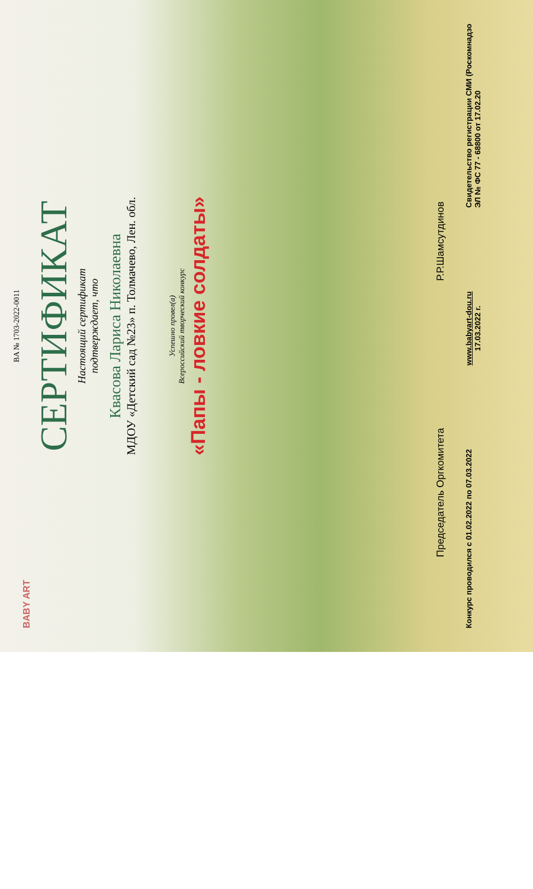BA № 1703-2022-0011
BABY ART
СЕРТИФИКАТ
Настоящий сертификат
подтверждает, что
Квасова Лариса Николаевна
МДОУ «Детский сад №23» п. Толмачево, Лен. обл.
Успешно провел(а)
Всероссийский творческий конкурс
«Папы - ловкие солдаты»
Председатель Оргкомитета Р.Р.Шамсутдинов
Конкурс проводился с 01.02.2022 по 07.03.2022 www.babyart-dou.ru
17.03.2022 г. Свидетельство регистрации СМИ (Роскомнадзо
ЭЛ № ФС 77 - 68800 от 17.02.20